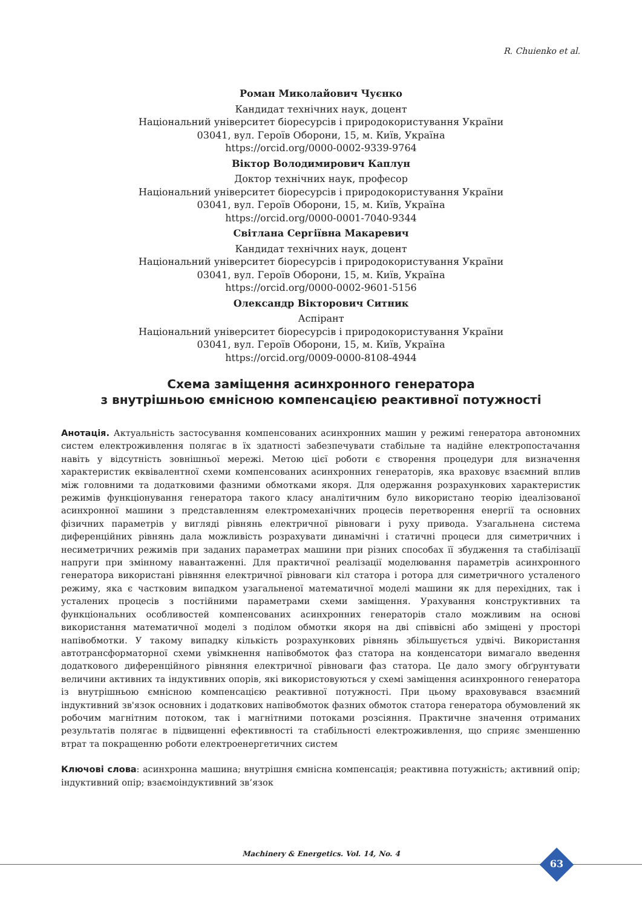R. Chuienko et al.
Роман Миколайович Чуєнко
Кандидат технічних наук, доцент
Національний університет біоресурсів і природокористування України
03041, вул. Героїв Оборони, 15, м. Київ, Україна
https://orcid.org/0000-0002-9339-9764
Віктор Володимирович Каплун
Доктор технічних наук, професор
Національний університет біоресурсів і природокористування України
03041, вул. Героїв Оборони, 15, м. Київ, Україна
https://orcid.org/0000-0001-7040-9344
Світлана Сергіївна Макаревич
Кандидат технічних наук, доцент
Національний університет біоресурсів і природокористування України
03041, вул. Героїв Оборони, 15, м. Київ, Україна
https://orcid.org/0000-0002-9601-5156
Олександр Вікторович Ситник
Аспірант
Національний університет біоресурсів і природокористування України
03041, вул. Героїв Оборони, 15, м. Київ, Україна
https://orcid.org/0009-0000-8108-4944
Схема заміщення асинхронного генератора
з внутрішньою ємнісною компенсацією реактивної потужності
Анотація. Актуальність застосування компенсованих асинхронних машин у режимі генератора автономних систем електроживлення полягає в їх здатності забезпечувати стабільне та надійне електропостачання навіть у відсутність зовнішньої мережі. Метою цієї роботи є створення процедури для визначення характеристик еквівалентної схеми компенсованих асинхронних генераторів, яка враховує взаємний вплив між головними та додатковими фазними обмотками якоря. Для одержання розрахункових характеристик режимів функціонування генератора такого класу аналітичним було використано теорію ідеалізованої асинхронної машини з представленням електромеханічних процесів перетворення енергії та основних фізичних параметрів у вигляді рівнянь електричної рівноваги і руху привода. Узагальнена система диференційних рівнянь дала можливість розрахувати динамічні і статичні процеси для симетричних і несиметричних режимів при заданих параметрах машини при різних способах її збудження та стабілізації напруги при змінному навантаженні. Для практичної реалізації моделювання параметрів асинхронного генератора використані рівняння електричної рівноваги кіл статора і ротора для симетричного усталеного режиму, яка є частковим випадком узагальненої математичної моделі машини як для перехідних, так і усталених процесів з постійними параметрами схеми заміщення. Урахування конструктивних та функціональних особливостей компенсованих асинхронних генераторів стало можливим на основі використання математичної моделі з поділом обмотки якоря на дві співвісні або зміщені у просторі напівобмотки. У такому випадку кількість розрахункових рівнянь збільшується удвічі. Використання автотрансформаторної схеми увімкнення напівобмоток фаз статора на конденсатори вимагало введення додаткового диференційного рівняння електричної рівноваги фаз статора. Це дало змогу обґрунтувати величини активних та індуктивних опорів, які використовуються у схемі заміщення асинхронного генератора із внутрішньою ємнісною компенсацією реактивної потужності. При цьому враховувався взаємний індуктивний зв'язок основних і додаткових напівобмоток фазних обмоток статора генератора обумовлений як робочим магнітним потоком, так і магнітними потоками розсіяння. Практичне значення отриманих результатів полягає в підвищенні ефективності та стабільності електроживлення, що сприяє зменшенню втрат та покращенню роботи електроенергетичних систем
Ключові слова: асинхронна машина; внутрішня ємнісна компенсація; реактивна потужність; активний опір; індуктивний опір; взаємоіндуктивний зв’язок
Machinery & Energetics. Vol. 14, No. 4
63